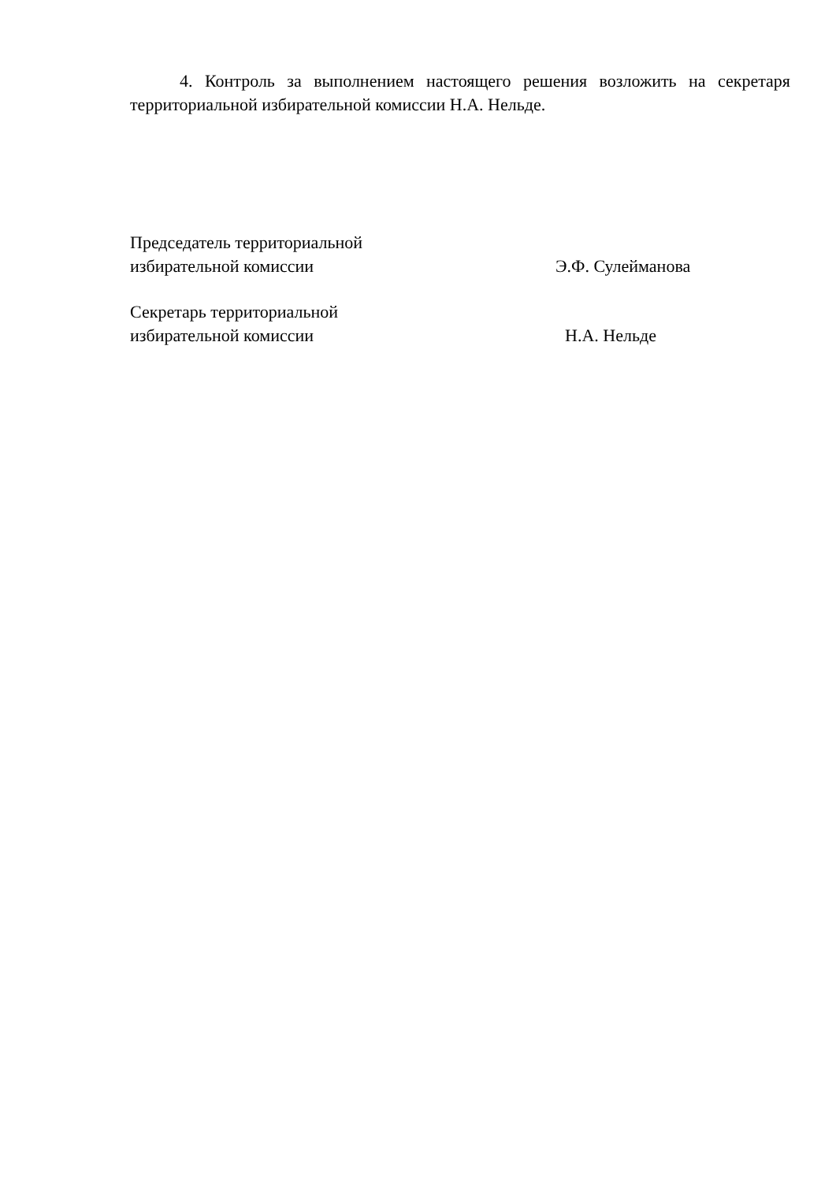4. Контроль за выполнением настоящего решения возложить на секретаря территориальной избирательной комиссии Н.А. Нельде.
Председатель территориальной
избирательной комиссии
Э.Ф. Сулейманова
Секретарь территориальной
избирательной комиссии
Н.А. Нельде